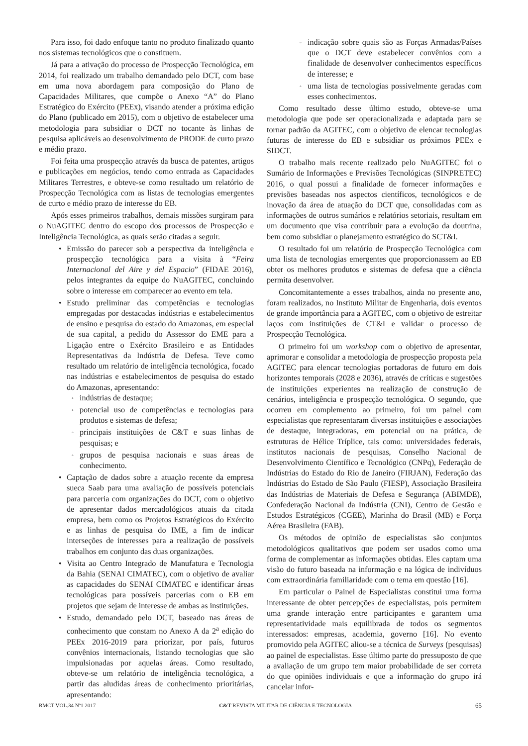Para isso, foi dado enfoque tanto no produto finalizado quanto nos sistemas tecnológicos que o constituem.
Já para a ativação do processo de Prospecção Tecnológica, em 2014, foi realizado um trabalho demandado pelo DCT, com base em uma nova abordagem para composição do Plano de Capacidades Militares, que compõe o Anexo “A” do Plano Estratégico do Exército (PEEx), visando atender a próxima edição do Plano (publicado em 2015), com o objetivo de estabelecer uma metodologia para subsidiar o DCT no tocante às linhas de pesquisa aplicáveis ao desenvolvimento de PRODE de curto prazo e médio prazo.
Foi feita uma prospecção através da busca de patentes, artigos e publicações em negócios, tendo como entrada as Capacidades Militares Terrestres, e obteve-se como resultado um relatório de Prospecção Tecnológica com as listas de tecnologias emergentes de curto e médio prazo de interesse do EB.
Após esses primeiros trabalhos, demais missões surgiram para o NuAGITEC dentro do escopo dos processos de Prospecção e Inteligência Tecnológica, as quais serão citadas a seguir.
• Emissão do parecer sob a perspectiva da inteligência e prospecção tecnológica para a visita à “Feira Internacional del Aire y del Espacio” (FIDAE 2016), pelos integrantes da equipe do NuAGITEC, concluindo sobre o interesse em comparecer ao evento em tela.
• Estudo preliminar das competências e tecnologias empregadas por destacadas indústrias e estabelecimentos de ensino e pesquisa do estado do Amazonas, em especial de sua capital, a pedido do Assessor do EME para a Ligação entre o Exército Brasileiro e as Entidades Representativas da Indústria de Defesa. Teve como resultado um relatório de inteligência tecnológica, focado nas indústrias e estabelecimentos de pesquisa do estado do Amazonas, apresentando:
◦ indústrias de destaque;
◦ potencial uso de competências e tecnologias para produtos e sistemas de defesa;
◦ principais instituições de C&T e suas linhas de pesquisas; e
◦ grupos de pesquisa nacionais e suas áreas de conhecimento.
• Captação de dados sobre a atuação recente da empresa sueca Saab para uma avaliação de possíveis potenciais para parceria com organizações do DCT, com o objetivo de apresentar dados mercadológicos atuais da citada empresa, bem como os Projetos Estratégicos do Exército e as linhas de pesquisa do IME, a fim de indicar interseções de interesses para a realização de possíveis trabalhos em conjunto das duas organizações.
• Visita ao Centro Integrado de Manufatura e Tecnologia da Bahia (SENAI CIMATEC), com o objetivo de avaliar as capacidades do SENAI CIMATEC e identificar áreas tecnológicas para possíveis parcerias com o EB em projetos que sejam de interesse de ambas as instituições.
• Estudo, demandado pelo DCT, baseado nas áreas de conhecimento que constam no Anexo A da 2<sup>a</sup> edição do PEEx 2016-2019 para priorizar, por país, futuros convênios internacionais, listando tecnologias que são impulsionadas por aquelas áreas. Como resultado, obteve-se um relatório de inteligência tecnológica, a partir das aludidas áreas de conhecimento prioritárias, apresentando:
◦ indicação sobre quais são as Forças Armadas/Países que o DCT deve estabelecer convênios com a finalidade de desenvolver conhecimentos específicos de interesse; e
◦ uma lista de tecnologias possivelmente geradas com esses conhecimentos.
Como resultado desse último estudo, obteve-se uma metodologia que pode ser operacionalizada e adaptada para se tornar padrão da AGITEC, com o objetivo de elencar tecnologias futuras de interesse do EB e subsidiar os próximos PEEx e SIDCT.
O trabalho mais recente realizado pelo NuAGITEC foi o Sumário de Informações e Previsões Tecnológicas (SINPRETEC) 2016, o qual possui a finalidade de fornecer informações e previsões baseadas nos aspectos científicos, tecnológicos e de inovação da área de atuação do DCT que, consolidadas com as informações de outros sumários e relatórios setoriais, resultam em um documento que visa contribuir para a evolução da doutrina, bem como subsidiar o planejamento estratégico do SCT&I.
O resultado foi um relatório de Prospecção Tecnológica com uma lista de tecnologias emergentes que proporcionassem ao EB obter os melhores produtos e sistemas de defesa que a ciência permita desenvolver.
Concomitantemente a esses trabalhos, ainda no presente ano, foram realizados, no Instituto Militar de Engenharia, dois eventos de grande importância para a AGITEC, com o objetivo de estreitar laços com instituições de CT&I e validar o processo de Prospecção Tecnológica.
O primeiro foi um workshop com o objetivo de apresentar, aprimorar e consolidar a metodologia de prospecção proposta pela AGITEC para elencar tecnologias portadoras de futuro em dois horizontes temporais (2028 e 2036), através de críticas e sugestões de instituições experientes na realização de construção de cenários, inteligência e prospecção tecnológica. O segundo, que ocorreu em complemento ao primeiro, foi um painel com especialistas que representaram diversas instituições e associações de destaque, integradoras, em potencial ou na prática, de estruturas de Hélice Tríplice, tais como: universidades federais, institutos nacionais de pesquisas, Conselho Nacional de Desenvolvimento Científico e Tecnológico (CNPq), Federação de Indústrias do Estado do Rio de Janeiro (FIRJAN), Federação das Indústrias do Estado de São Paulo (FIESP), Associação Brasileira das Indústrias de Materiais de Defesa e Segurança (ABIMDE), Confederação Nacional da Indústria (CNI), Centro de Gestão e Estudos Estratégicos (CGEE), Marinha do Brasil (MB) e Força Aérea Brasileira (FAB).
Os métodos de opinião de especialistas são conjuntos metodológicos qualitativos que podem ser usados como uma forma de complementar as informações obtidas. Eles captam uma visão do futuro baseada na informação e na lógica de indivíduos com extraordinária familiaridade com o tema em questão [16].
Em particular o Painel de Especialistas constitui uma forma interessante de obter percepções de especialistas, pois permitem uma grande interação entre participantes e garantem uma representatividade mais equilibrada de todos os segmentos interessados: empresas, academia, governo [16]. No evento promovido pela AGITEC aliou-se a técnica de Surveys (pesquisas) ao painel de especialistas. Esse último parte do pressuposto de que a avaliação de um grupo tem maior probabilidade de ser correta do que opiniões individuais e que a informação do grupo irá cancelar infor-
RMCT VOL.34 Nº1 2017 C&T REVISTA MILITAR DE CIÊNCIA E TECNOLOGIA 65